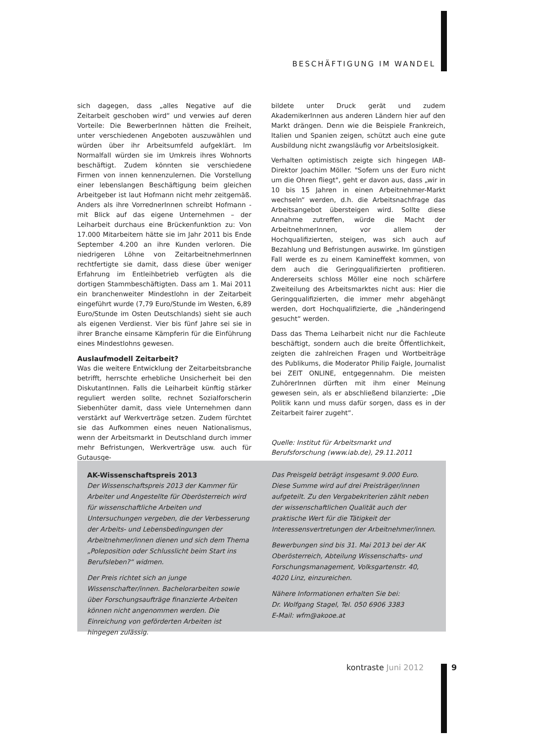BESCHÄFTIGUNG IM WANDEL
sich dagegen, dass „alles Negative auf die Zeitarbeit geschoben wird“ und verwies auf deren Vorteile: Die BewerberInnen hätten die Freiheit, unter verschiedenen Angeboten auszuwählen und würden über ihr Arbeitsumfeld aufgeklärt. Im Normalfall würden sie im Umkreis ihres Wohnorts beschäftigt. Zudem könnten sie verschiedene Firmen von innen kennenzulernen. Die Vorstellung einer lebenslangen Beschäftigung beim gleichen Arbeitgeber ist laut Hofmann nicht mehr zeitgemäß. Anders als ihre VorrednerInnen schreibt Hofmann - mit Blick auf das eigene Unternehmen – der Leiharbeit durchaus eine Brückenfunktion zu: Von 17.000 Mitarbeitern hätte sie im Jahr 2011 bis Ende September 4.200 an ihre Kunden verloren. Die niedrigeren Löhne von ZeitarbeitnehmerInnen rechtfertigte sie damit, dass diese über weniger Erfahrung im Entleihbetrieb verfügten als die dortigen Stammbeschäftigten. Dass am 1. Mai 2011 ein branchenweiter Mindestlohn in der Zeitarbeit eingeführt wurde (7,79 Euro/Stunde im Westen, 6,89 Euro/Stunde im Osten Deutschlands) sieht sie auch als eigenen Verdienst. Vier bis fünf Jahre sei sie in ihrer Branche einsame Kämpferin für die Einführung eines Mindestlohns gewesen.
Auslaufmodell Zeitarbeit?
Was die weitere Entwicklung der Zeitarbeitsbranche betrifft, herrschte erhebliche Unsicherheit bei den DiskutantInnen. Falls die Leiharbeit künftig stärker reguliert werden sollte, rechnet Sozialforscherin Siebenhüter damit, dass viele Unternehmen dann verstärkt auf Werkverträge setzen. Zudem fürchtet sie das Aufkommen eines neuen Nationalismus, wenn der Arbeitsmarkt in Deutschland durch immer mehr Befristungen, Werkverträge usw. auch für Gutausge-
bildete unter Druck gerät und zudem AkademikerInnen aus anderen Ländern hier auf den Markt drängen. Denn wie die Beispiele Frankreich, Italien und Spanien zeigen, schützt auch eine gute Ausbildung nicht zwangsläufig vor Arbeitslosigkeit.
Verhalten optimistisch zeigte sich hingegen IAB-Direktor Joachim Möller. "Sofern uns der Euro nicht um die Ohren fliegt", geht er davon aus, dass „wir in 10 bis 15 Jahren in einen Arbeitnehmer-Markt wechseln“ werden, d.h. die Arbeitsnachfrage das Arbeitsangebot übersteigen wird. Sollte diese Annahme zutreffen, würde die Macht der ArbeitnehmerInnen, vor allem der Hochqualifizierten, steigen, was sich auch auf Bezahlung und Befristungen auswirke. Im günstigen Fall werde es zu einem Kamineffekt kommen, von dem auch die Geringqualifizierten profitieren. Andererseits schloss Möller eine noch schärfere Zweiteilung des Arbeitsmarktes nicht aus: Hier die Geringqualifizierten, die immer mehr abgehängt werden, dort Hochqualifizierte, die „händeringend gesucht“ werden.
Dass das Thema Leiharbeit nicht nur die Fachleute beschäftigt, sondern auch die breite Öffentlichkeit, zeigten die zahlreichen Fragen und Wortbeiträge des Publikums, die Moderator Philip Faigle, Journalist bei ZEIT ONLINE, entgegennahm. Die meisten ZuhörerInnen dürften mit ihm einer Meinung gewesen sein, als er abschließend bilanzierte: „Die Politik kann und muss dafür sorgen, dass es in der Zeitarbeit fairer zugeht“.
Quelle: Institut für Arbeitsmarkt und Berufsforschung (www.iab.de), 29.11.2011
AK-Wissenschaftspreis 2013
Der Wissenschaftspreis 2013 der Kammer für Arbeiter und Angestellte für Oberösterreich wird für wissenschaftliche Arbeiten und Untersuchungen vergeben, die der Verbesserung der Arbeits- und Lebensbedingungen der Arbeitnehmer/innen dienen und sich dem Thema „Poleposition oder Schlusslicht beim Start ins Berufsleben?“ widmen.
Der Preis richtet sich an junge Wissenschafter/innen. Bachelorarbeiten sowie über Forschungsaufträge finanzierte Arbeiten können nicht angenommen werden. Die Einreichung von geförderten Arbeiten ist hingegen zulässig.
Das Preisgeld beträgt insgesamt 9.000 Euro. Diese Summe wird auf drei Preisträger/innen aufgeteilt. Zu den Vergabekriterien zählt neben der wissenschaftlichen Qualität auch der praktische Wert für die Tätigkeit der Interessensvertretungen der Arbeitnehmer/innen.
Bewerbungen sind bis 31. Mai 2013 bei der AK Oberösterreich, Abteilung Wissenschafts- und Forschungsmanagement, Volksgartenstr. 40, 4020 Linz, einzureichen.
Nähere Informationen erhalten Sie bei:
Dr. Wolfgang Stagel, Tel. 050 6906 3383
E-Mail: wfm@akooe.at
kontraste Juni 2012 9